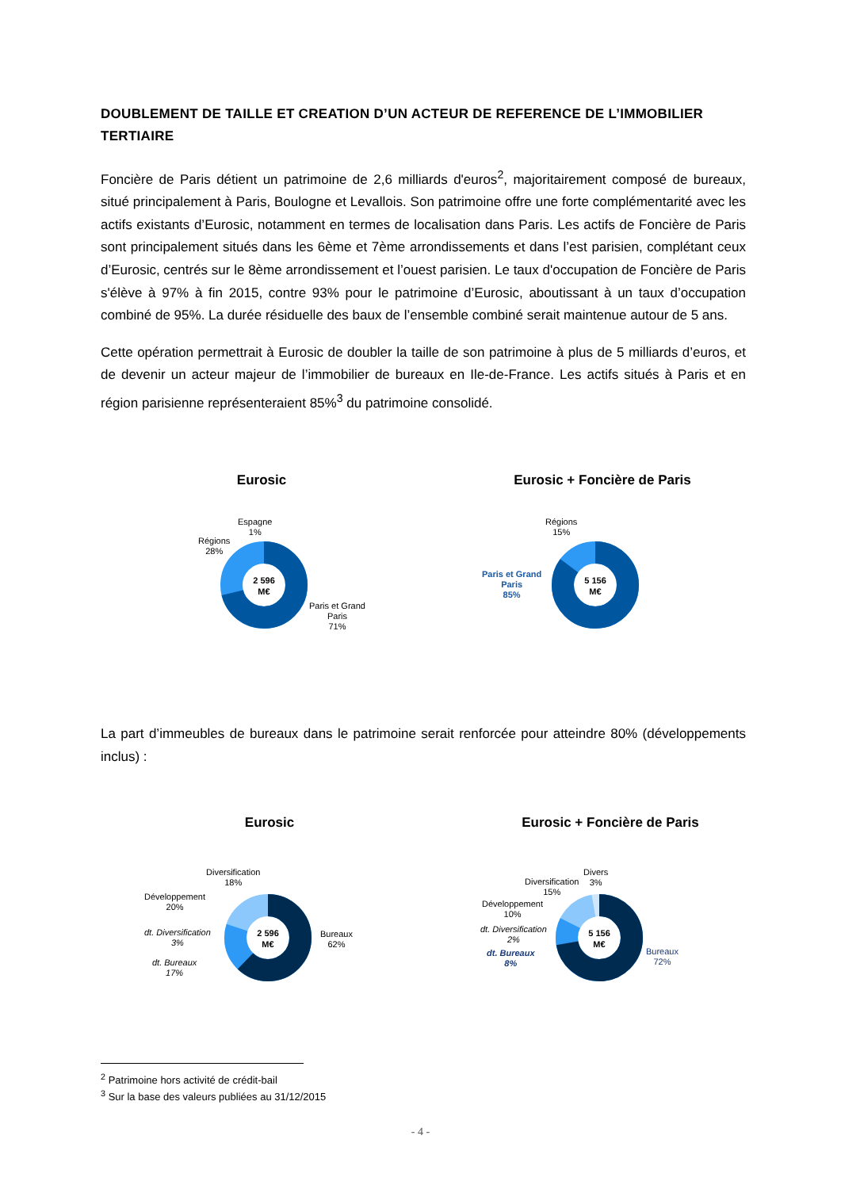DOUBLEMENT DE TAILLE ET CREATION D’UN ACTEUR DE REFERENCE DE L’IMMOBILIER TERTIAIRE
Foncière de Paris détient un patrimoine de 2,6 milliards d'euros<sup>2</sup>, majoritairement composé de bureaux, situé principalement à Paris, Boulogne et Levallois. Son patrimoine offre une forte complémentarité avec les actifs existants d’Eurosic, notamment en termes de localisation dans Paris. Les actifs de Foncière de Paris sont principalement situés dans les 6ème et 7ème arrondissements et dans l’est parisien, complétant ceux d’Eurosic, centrés sur le 8ème arrondissement et l’ouest parisien. Le taux d'occupation de Foncière de Paris s'élève à 97% à fin 2015, contre 93% pour le patrimoine d’Eurosic, aboutissant à un taux d’occupation combiné de 95%. La durée résiduelle des baux de l’ensemble combiné serait maintenue autour de 5 ans.
Cette opération permettrait à Eurosic de doubler la taille de son patrimoine à plus de 5 milliards d’euros, et de devenir un acteur majeur de l’immobilier de bureaux en Ile-de-France. Les actifs situés à Paris et en région parisienne représenteraient 85%<sup>3</sup> du patrimoine consolidé.
Eurosic Eurosic + Foncière de Paris
2 596
M€
Espagne
1%
Régions
28%
Paris et Grand
Paris
71%
5 156
M€
Régions
15%
Paris et Grand
Paris
85%
La part d’immeubles de bureaux dans le patrimoine serait renforcée pour atteindre 80% (développements inclus) :
Eurosic Eurosic + Foncière de Paris
2 596
M€
Diversification
18%
Développement
20%
dt. Diversification
3%
dt. Bureaux
17%
Bureaux
62%
5 156
M€
Divers
3%
Diversification
15%
Développement
10%
dt. Diversification
2%
dt. Bureaux
8%
Bureaux
72%
<sup>2</sup> Patrimoine hors activité de crédit-bail
<sup>3</sup> Sur la base des valeurs publiées au 31/12/2015
- 4 -